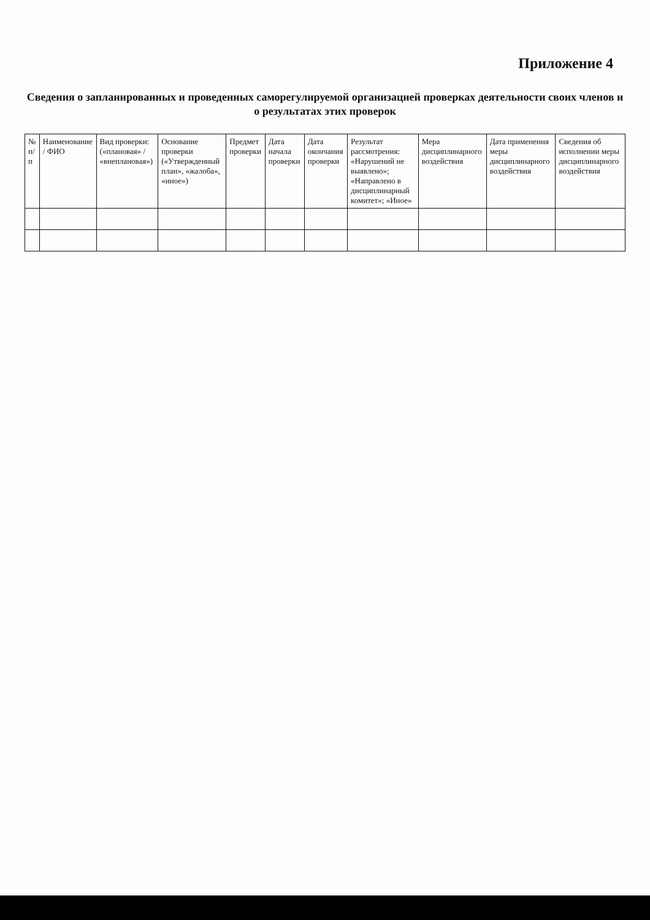Приложение 4
Сведения о запланированных и проведенных саморегулируемой организацией проверках деятельности своих членов и о результатах этих проверок
| № п/п | Наименование / ФИО | Вид проверки: («плановая» / «внеплановая») | Основание проверки («Утвержденный план», «жалоба», «иное») | Предмет проверки | Дата начала проверки | Дата окончания проверки | Результат рассмотрения: «Нарушений не выявлено»; «Направлено в дисциплинарный комитет»; «Иное» | Мера дисциплинарного воздействия | Дата применения меры дисциплинарного воздействия | Сведения об исполнении меры дисциплинарного воздействия |
| --- | --- | --- | --- | --- | --- | --- | --- | --- | --- | --- |